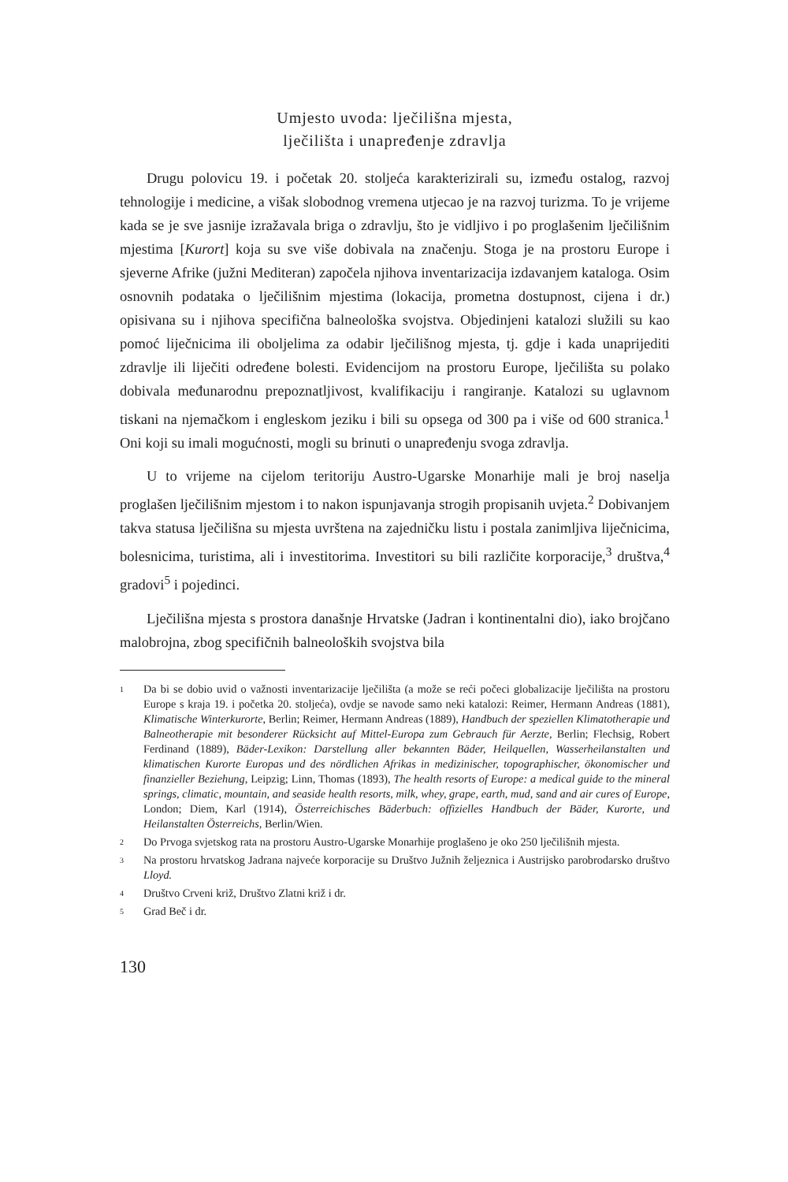Umjesto uvoda: lječilišna mjesta,
lječilišta i unapređenje zdravlja
Drugu polovicu 19. i početak 20. stoljeća karakterizirali su, između ostalog, razvoj tehnologije i medicine, a višak slobodnog vremena utjecao je na razvoj turizma. To je vrijeme kada se je sve jasnije izražavala briga o zdravlju, što je vidljivo i po proglašenim lječilišnim mjestima [Kurort] koja su sve više dobivala na značenju. Stoga je na prostoru Europe i sjeverne Afrike (južni Mediteran) započela njihova inventarizacija izdavanjem kataloga. Osim osnovnih podataka o lječilišnim mjestima (lokacija, prometna dostupnost, cijena i dr.) opisivana su i njihova specifična balneološka svojstva. Objedinjeni katalozi služili su kao pomoć liječnicima ili oboljelima za odabir lječilišnog mjesta, tj. gdje i kada unaprijediti zdravlje ili liječiti određene bolesti. Evidencijom na prostoru Europe, lječilišta su polako dobivala međunarodnu prepoznatljivost, kvalifikaciju i rangiranje. Katalozi su uglavnom tiskani na njemačkom i engleskom jeziku i bili su opsega od 300 pa i više od 600 stranica.<sup>1</sup> Oni koji su imali mogućnosti, mogli su brinuti o unapređenju svoga zdravlja.
U to vrijeme na cijelom teritoriju Austro-Ugarske Monarhije mali je broj naselja proglašen lječilišnim mjestom i to nakon ispunjavanja strogih propisanih uvjeta.<sup>2</sup> Dobivanjem takva statusa lječilišna su mjesta uvrštena na zajedničku listu i postala zanimljiva liječnicima, bolesnicima, turistima, ali i investitorima. Investitori su bili različite korporacije,<sup>3</sup> društva,<sup>4</sup> gradovi<sup>5</sup> i pojedinci.
Lječilišna mjesta s prostora današnje Hrvatske (Jadran i kontinentalni dio), iako brojčano malobrojna, zbog specifičnih balneoloških svojstva bila
1 Da bi se dobio uvid o važnosti inventarizacije lječilišta (a može se reći počeci globalizacije lječilišta na prostoru Europe s kraja 19. i početka 20. stoljeća), ovdje se navode samo neki katalozi: Reimer, Hermann Andreas (1881), Klimatische Winterkurorte, Berlin; Reimer, Hermann Andreas (1889), Handbuch der speziellen Klimatotherapie und Balneotherapie mit besonderer Rücksicht auf Mittel-Europa zum Gebrauch für Aerzte, Berlin; Flechsig, Robert Ferdinand (1889), Bäder-Lexikon: Darstellung aller bekannten Bäder, Heilquellen, Wasserheilanstalten und klimatischen Kurorte Europas und des nördlichen Afrikas in medizinischer, topographischer, ökonomischer und finanzieller Beziehung, Leipzig; Linn, Thomas (1893), The health resorts of Europe: a medical guide to the mineral springs, climatic, mountain, and seaside health resorts, milk, whey, grape, earth, mud, sand and air cures of Europe, London; Diem, Karl (1914), Österreichisches Bäderbuch: offizielles Handbuch der Bäder, Kurorte, und Heilanstalten Österreichs, Berlin/Wien.
2 Do Prvoga svjetskog rata na prostoru Austro-Ugarske Monarhije proglašeno je oko 250 lječilišnih mjesta.
3 Na prostoru hrvatskog Jadrana najveće korporacije su Društvo Južnih željeznica i Austrijsko parobrodarsko društvo Lloyd.
4 Društvo Crveni križ, Društvo Zlatni križ i dr.
5 Grad Beč i dr.
130